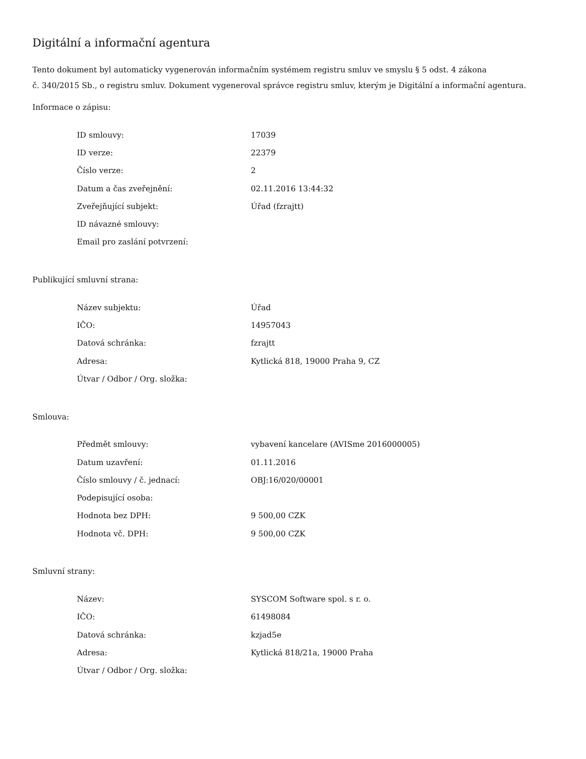Digitální a informační agentura
Tento dokument byl automaticky vygenerován informačním systémem registru smluv ve smyslu § 5 odst. 4 zákona
č. 340/2015 Sb., o registru smluv. Dokument vygeneroval správce registru smluv, kterým je Digitální a informační agentura.
Informace o zápisu:
| ID smlouvy: | 17039 |
| ID verze: | 22379 |
| Číslo verze: | 2 |
| Datum a čas zveřejnění: | 02.11.2016 13:44:32 |
| Zveřejňující subjekt: | Úřad (fzrajtt) |
| ID návazné smlouvy: | |
| Email pro zaslání potvrzení: | |
Publikující smluvní strana:
| Název subjektu: | Úřad |
| IČO: | 14957043 |
| Datová schránka: | fzrajtt |
| Adresa: | Kytlická 818, 19000 Praha 9, CZ |
| Útvar / Odbor / Org. složka: | |
Smlouva:
| Předmět smlouvy: | vybavení kancelare (AVISme 2016000005) |
| Datum uzavření: | 01.11.2016 |
| Číslo smlouvy / č. jednací: | OBJ:16/020/00001 |
| Podepisující osoba: | |
| Hodnota bez DPH: | 9 500,00 CZK |
| Hodnota vč. DPH: | 9 500,00 CZK |
Smluvní strany:
| Název: | SYSCOM Software spol. s r. o. |
| IČO: | 61498084 |
| Datová schránka: | kzjad5e |
| Adresa: | Kytlická 818/21a, 19000 Praha |
| Útvar / Odbor / Org. složka: | |